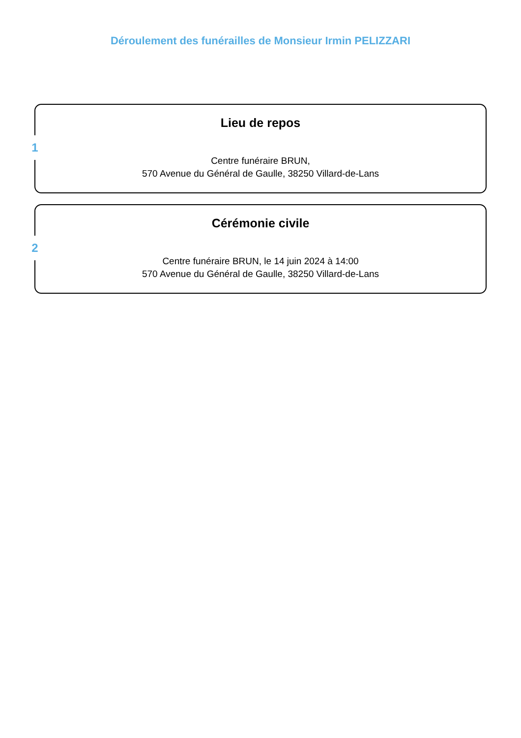Déroulement des funérailles de Monsieur Irmin PELIZZARI
1
Lieu de repos
Centre funéraire BRUN,
570 Avenue du Général de Gaulle, 38250 Villard-de-Lans
2
Cérémonie civile
Centre funéraire BRUN, le 14 juin 2024 à 14:00
570 Avenue du Général de Gaulle, 38250 Villard-de-Lans